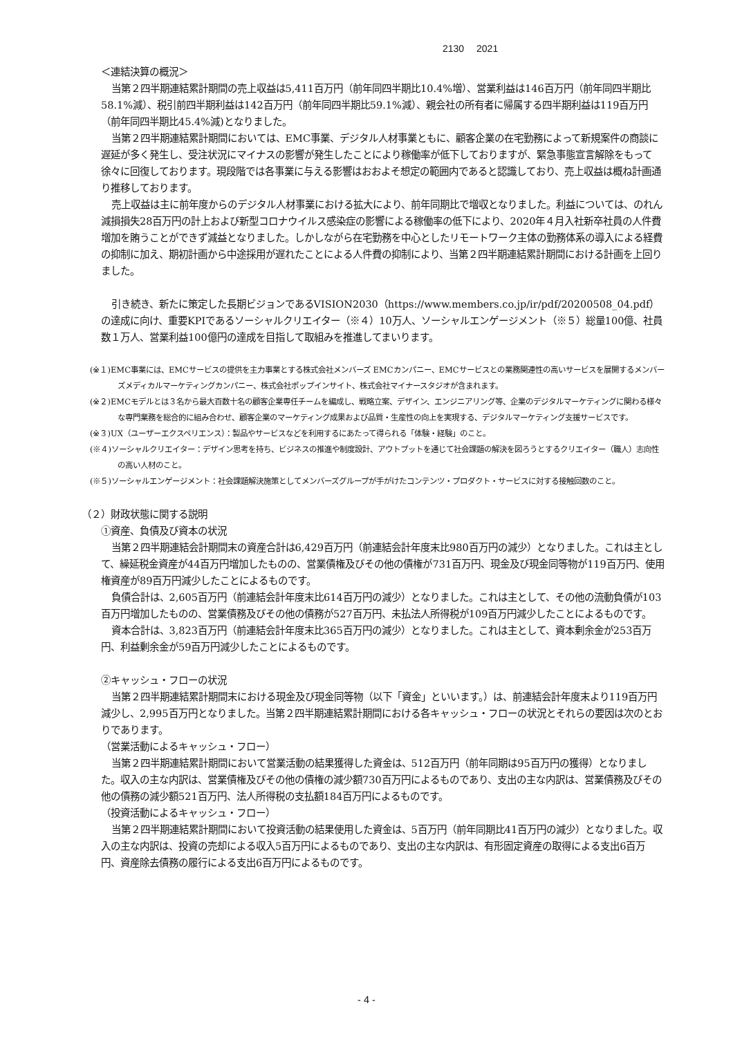2130　 2021
＜連結決算の概況＞
当第２四半期連結累計期間の売上収益は5,411百万円（前年同四半期比10.4%増）、営業利益は146百万円（前年同四半期比58.1%減）、税引前四半期利益は142百万円（前年同四半期比59.1%減）、親会社の所有者に帰属する四半期利益は119百万円（前年同四半期比45.4%減)となりました。
当第２四半期連結累計期間においては、EMC事業、デジタル人材事業ともに、顧客企業の在宅勤務によって新規案件の商談に遅延が多く発生し、受注状況にマイナスの影響が発生したことにより稼働率が低下しておりますが、緊急事態宣言解除をもって徐々に回復しております。現段階では各事業に与える影響はおおよそ想定の範囲内であると認識しており、売上収益は概ね計画通り推移しております。
売上収益は主に前年度からのデジタル人材事業における拡大により、前年同期比で増収となりました。利益については、のれん減損損失28百万円の計上および新型コロナウイルス感染症の影響による稼働率の低下により、2020年４月入社新卒社員の人件費増加を賄うことができず減益となりました。しかしながら在宅勤務を中心としたリモートワーク主体の勤務体系の導入による経費の抑制に加え、期初計画から中途採用が遅れたことによる人件費の抑制により、当第２四半期連結累計期間における計画を上回りました。
引き続き、新たに策定した長期ビジョンであるVISION2030（https://www.members.co.jp/ir/pdf/20200508_04.pdf）の達成に向け、重要KPIであるソーシャルクリエイター（※４）10万人、ソーシャルエンゲージメント（※５）総量100億、社員数１万人、営業利益100億円の達成を目指して取組みを推進してまいります。
(※１)EMC事業には、EMCサービスの提供を主力事業とする株式会社メンバーズ EMCカンパニー、EMCサービスとの業務関連性の高いサービスを展開するメンバーズメディカルマーケティングカンパニー、株式会社ポップインサイト、株式会社マイナースタジオが含まれます。
(※２)EMCモデルとは３名から最大百数十名の顧客企業専任チームを編成し、戦略立案、デザイン、エンジニアリング等、企業のデジタルマーケティングに関わる様々な専門業務を総合的に組み合わせ、顧客企業のマーケティング成果および品質・生産性の向上を実現する、デジタルマーケティング支援サービスです。
(※３)UX（ユーザーエクスペリエンス）：製品やサービスなどを利用するにあたって得られる「体験・経験」のこと。
(※４)ソーシャルクリエイター：デザイン思考を持ち、ビジネスの推進や制度設計、アウトプットを通じて社会課題の解決を図ろうとするクリエイター（職人）志向性の高い人材のこと。
(※５)ソーシャルエンゲージメント：社会課題解決施策としてメンバーズグループが手がけたコンテンツ・プロダクト・サービスに対する接触回数のこと。
（２）財政状態に関する説明
①資産、負債及び資本の状況
当第２四半期連結会計期間末の資産合計は6,429百万円（前連結会計年度末比980百万円の減少）となりました。これは主として、繰延税金資産が44百万円増加したものの、営業債権及びその他の債権が731百万円、現金及び現金同等物が119百万円、使用権資産が89百万円減少したことによるものです。
負債合計は、2,605百万円（前連結会計年度末比614百万円の減少）となりました。これは主として、その他の流動負債が103百万円増加したものの、営業債務及びその他の債務が527百万円、未払法人所得税が109百万円減少したことによるものです。
資本合計は、3,823百万円（前連結会計年度末比365百万円の減少）となりました。これは主として、資本剰余金が253百万円、利益剰余金が59百万円減少したことによるものです。
②キャッシュ・フローの状況
当第２四半期連結累計期間末における現金及び現金同等物（以下「資金」といいます。）は、前連結会計年度末より119百万円減少し、2,995百万円となりました。当第２四半期連結累計期間における各キャッシュ・フローの状況とそれらの要因は次のとおりであります。
（営業活動によるキャッシュ・フロー）
当第２四半期連結累計期間において営業活動の結果獲得した資金は、512百万円（前年同期は95百万円の獲得）となりました。収入の主な内訳は、営業債権及びその他の債権の減少額730百万円によるものであり、支出の主な内訳は、営業債務及びその他の債務の減少額521百万円、法人所得税の支払額184百万円によるものです。
（投資活動によるキャッシュ・フロー）
当第２四半期連結累計期間において投資活動の結果使用した資金は、5百万円（前年同期比41百万円の減少）となりました。収入の主な内訳は、投資の売却による収入5百万円によるものであり、支出の主な内訳は、有形固定資産の取得による支出6百万円、資産除去債務の履行による支出6百万円によるものです。
- 4 -